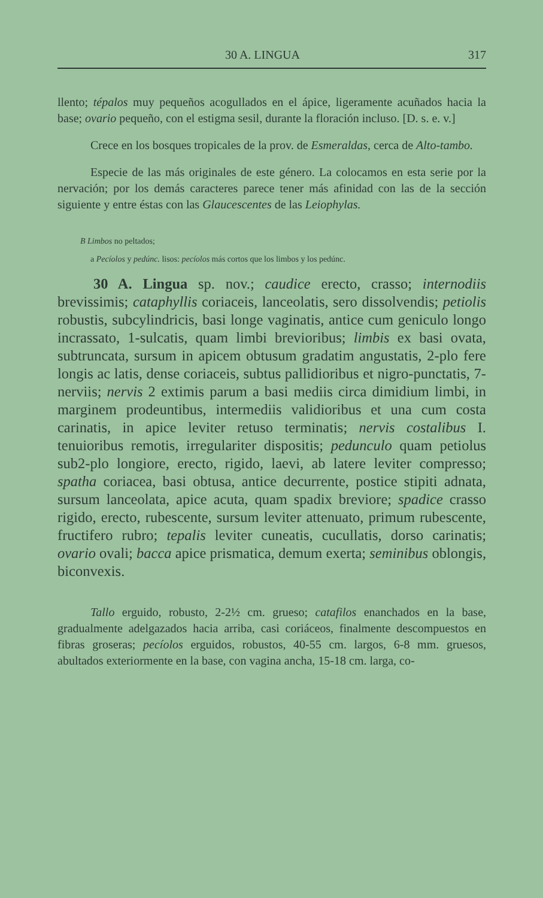30 A. LINGUA 317
llento; tépalos muy pequeños acogullados en el ápice, ligeramente acuñados hacia la base; ovario pequeño, con el estigma sesil, durante la floración incluso. [D. s. e. v.]
Crece en los bosques tropicales de la prov. de Esmeraldas, cerca de Alto-tambo.
Especie de las más originales de este género. La colocamos en esta serie por la nervación; por los demás caracteres parece tener más afinidad con las de la sección siguiente y entre éstas con las Glaucescentes de las Leiophylas.
B Limbos no peltados;
a Pecíolos y pedúnc. lisos: pecíolos más cortos que los limbos y los pedúnc.
30 A. Lingua sp. nov.; caudice erecto, crasso; internodiis brevissimis; cataphyllis coriaceis, lanceolatis, sero dissolvendis; petiolis robustis, subcylindricis, basi longe vaginatis, antice cum geniculo longo incrassato, 1-sulcatis, quam limbi brevioribus; limbis ex basi ovata, subtruncata, sursum in apicem obtusum gradatim angustatis, 2-plo fere longis ac latis, dense coriaceis, subtus pallidioribus et nigro-punctatis, 7-nerviis; nervis 2 extimis parum a basi mediis circa dimidium limbi, in marginem prodeuntibus, intermediis validioribus et una cum costa carinatis, in apice leviter retuso terminatis; nervis costalibus I. tenuioribus remotis, irregulariter dispositis; pedunculo quam petiolus sub2-plo longiore, erecto, rigido, laevi, ab latere leviter compresso; spatha coriacea, basi obtusa, antice decurrente, postice stipiti adnata, sursum lanceolata, apice acuta, quam spadix breviore; spadice crasso rigido, erecto, rubescente, sursum leviter attenuato, primum rubescente, fructifero rubro; tepalis leviter cuneatis, cucullatis, dorso carinatis; ovario ovali; bacca apice prismatica, demum exerta; seminibus oblongis, biconvexis.
Tallo erguido, robusto, 2-2½ cm. grueso; catafilos enanchados en la base, gradualmente adelgazados hacia arriba, casi coriáceos, finalmente descompuestos en fibras groseras; pecíolos erguidos, robustos, 40-55 cm. largos, 6-8 mm. gruesos, abultados exteriormente en la base, con vagina ancha, 15-18 cm. larga, co-